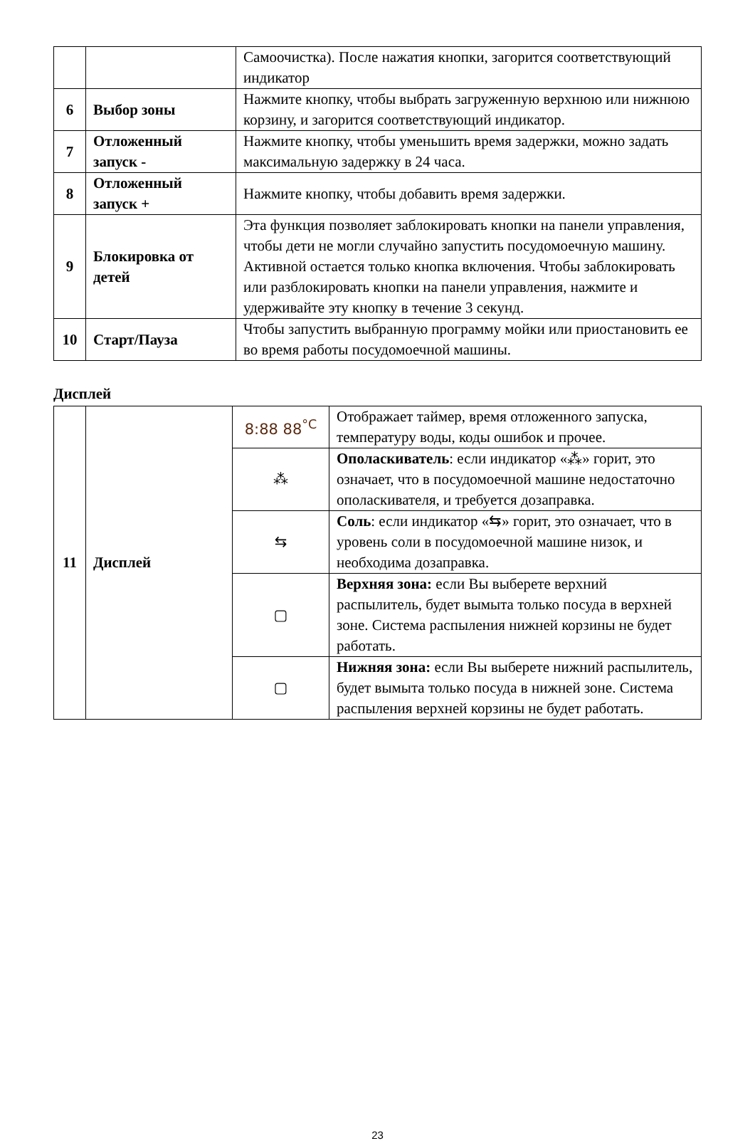| | | Самоочистка). После нажатия кнопки, загорится соответствующий индикатор |
| 6 | Выбор зоны | Нажмите кнопку, чтобы выбрать загруженную верхнюю или нижнюю корзину, и загорится соответствующий индикатор. |
| 7 | Отложенный запуск - | Нажмите кнопку, чтобы уменьшить время задержки, можно задать максимальную задержку в 24 часа. |
| 8 | Отложенный запуск + | Нажмите кнопку, чтобы добавить время задержки. |
| 9 | Блокировка от детей | Эта функция позволяет заблокировать кнопки на панели управления, чтобы дети не могли случайно запустить посудомоечную машину. Активной остается только кнопка включения. Чтобы заблокировать или разблокировать кнопки на панели управления, нажмите и удерживайте эту кнопку в течение 3 секунд. |
| 10 | Старт/Пауза | Чтобы запустить выбранную программу мойки или приостановить ее во время работы посудомоечной машины. |
Дисплей
| 11 | Дисплей | 8:88 88<sup>°C</sup> | Отображает таймер, время отложенного запуска, температуру воды, коды ошибок и прочее. |
| | | ⁂ | Ополаскиватель : если индикатор «⁂» горит, это означает, что в посудомоечной машине недостаточно ополаскивателя, и требуется дозаправка. |
| | | ⇆ | Соль : если индикатор «⇆» горит, это означает, что в уровень соли в посудомоечной машине низок, и необходима дозаправка. |
| | | ▢ | Верхняя зона: если Вы выберете верхний распылитель, будет вымыта только посуда в верхней зоне. Система распыления нижней корзины не будет работать. |
| | | ▢ | Нижняя зона: если Вы выберете нижний распылитель, будет вымыта только посуда в нижней зоне. Система распыления верхней корзины не будет работать. |
23